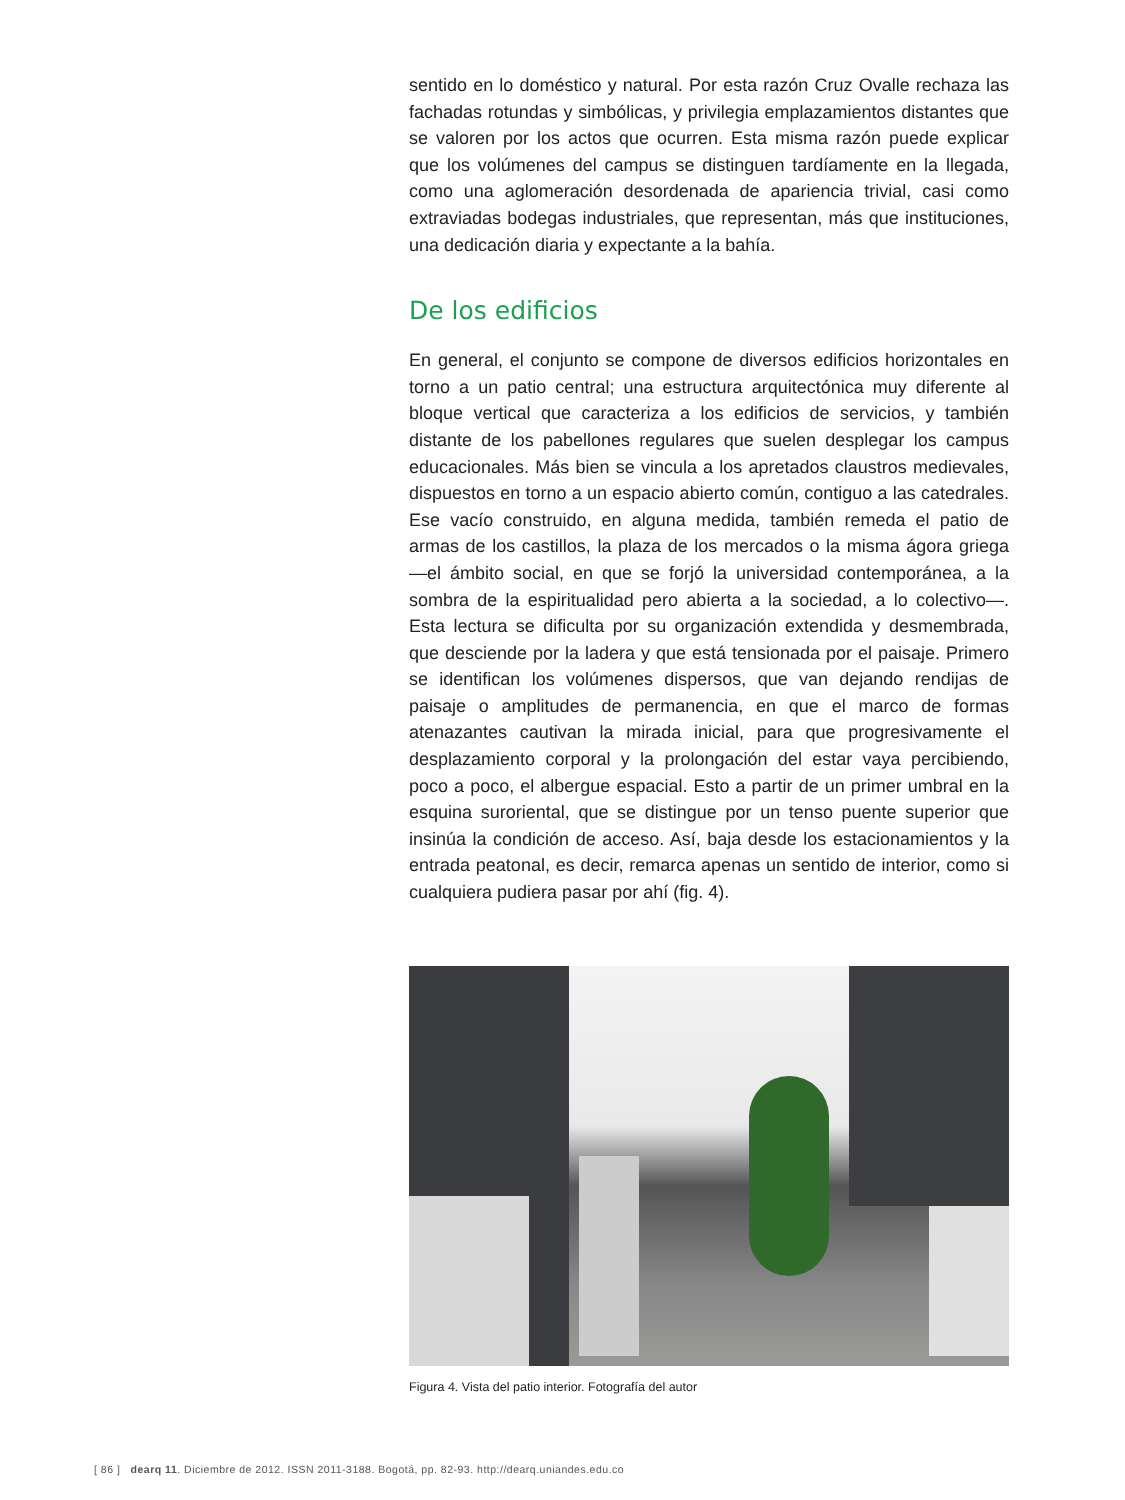sentido en lo doméstico y natural. Por esta razón Cruz Ovalle rechaza las fachadas rotundas y simbólicas, y privilegia emplazamientos distantes que se valoren por los actos que ocurren. Esta misma razón puede explicar que los volúmenes del campus se distinguen tardíamente en la llegada, como una aglomeración desordenada de apariencia trivial, casi como extraviadas bodegas industriales, que representan, más que instituciones, una dedicación diaria y expectante a la bahía.
De los edificios
En general, el conjunto se compone de diversos edificios horizontales en torno a un patio central; una estructura arquitectónica muy diferente al bloque vertical que caracteriza a los edificios de servicios, y también distante de los pabellones regulares que suelen desplegar los campus educacionales. Más bien se vincula a los apretados claustros medievales, dispuestos en torno a un espacio abierto común, contiguo a las catedrales. Ese vacío construido, en alguna medida, también remeda el patio de armas de los castillos, la plaza de los mercados o la misma ágora griega —el ámbito social, en que se forjó la universidad contemporánea, a la sombra de la espiritualidad pero abierta a la sociedad, a lo colectivo—. Esta lectura se dificulta por su organización extendida y desmembrada, que desciende por la ladera y que está tensionada por el paisaje. Primero se identifican los volúmenes dispersos, que van dejando rendijas de paisaje o amplitudes de permanencia, en que el marco de formas atenazantes cautivan la mirada inicial, para que progresivamente el desplazamiento corporal y la prolongación del estar vaya percibiendo, poco a poco, el albergue espacial. Esto a partir de un primer umbral en la esquina suroriental, que se distingue por un tenso puente superior que insinúa la condición de acceso. Así, baja desde los estacionamientos y la entrada peatonal, es decir, remarca apenas un sentido de interior, como si cualquiera pudiera pasar por ahí (fig. 4).
Figura 4. Vista del patio interior. Fotografía del autor
[ 86 ] dearq 11. Diciembre de 2012. ISSN 2011-3188. Bogotá, pp. 82-93. http://dearq.uniandes.edu.co